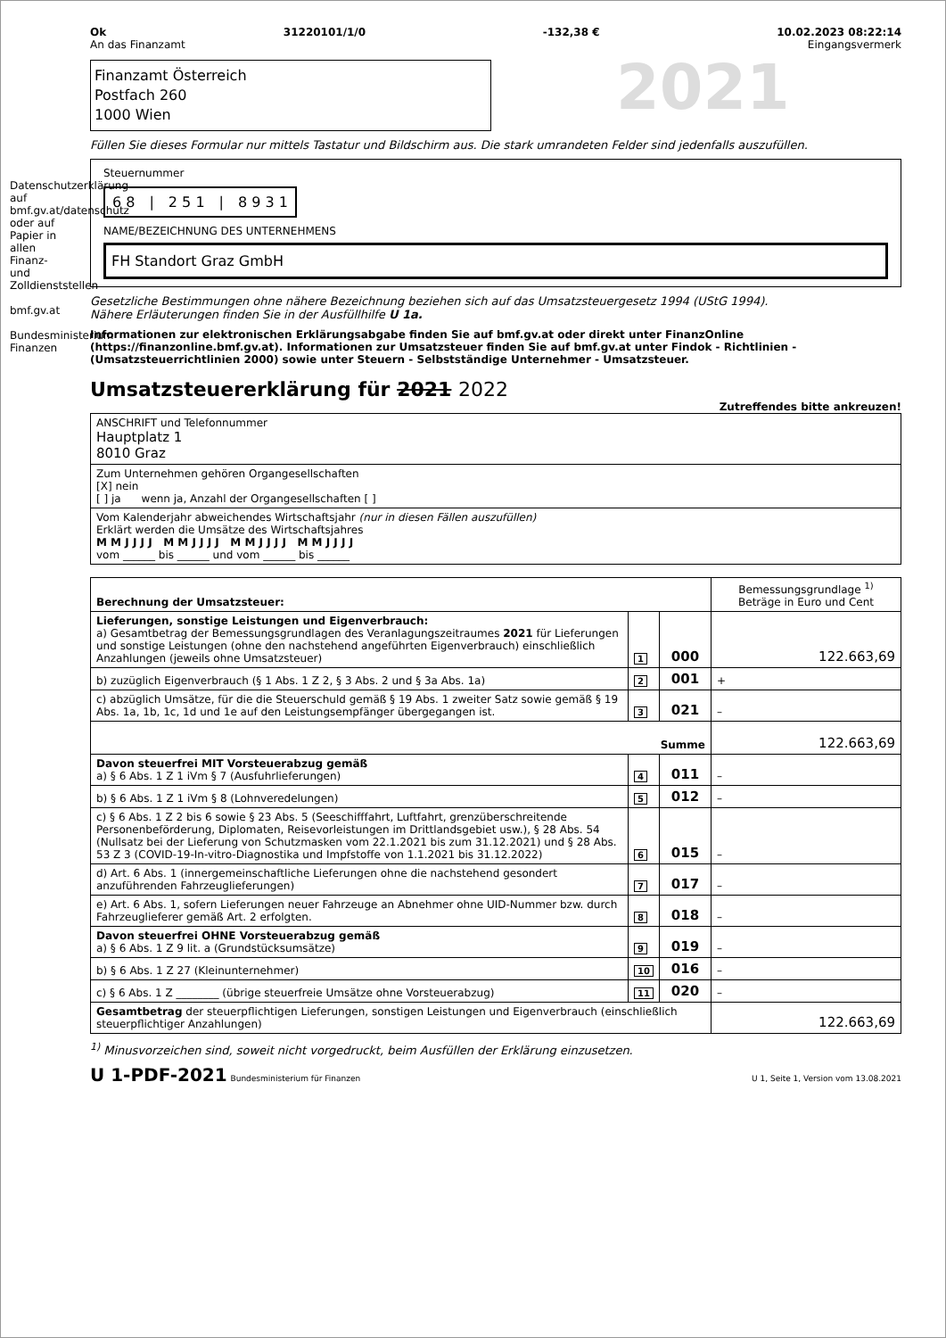Datenschutzerklärung auf bmf.gv.at/datenschutz oder auf Papier in allen Finanz- und Zolldienststellen
bmf.gv.at
Bundesministerium Finanzen
Ok 31220101/1/0 -132,38 € 10.02.2023 08:22:14
An das Finanzamt Eingangsvermerk
Finanzamt Österreich
Postfach 260
1000 Wien
2021
Füllen Sie dieses Formular nur mittels Tastatur und Bildschirm aus. Die stark umrandeten Felder sind jedenfalls auszufüllen.
Steuernummer
6 8 | 2 5 1 | 8 9 3 1
NAME/BEZEICHNUNG DES UNTERNEHMENS
FH Standort Graz GmbH
Gesetzliche Bestimmungen ohne nähere Bezeichnung beziehen sich auf das Umsatzsteuergesetz 1994 (UStG 1994).
Nähere Erläuterungen finden Sie in der Ausfüllhilfe U 1a.
Informationen zur elektronischen Erklärungsabgabe finden Sie auf bmf.gv.at oder direkt unter FinanzOnline (https://finanzonline.bmf.gv.at). Informationen zur Umsatzsteuer finden Sie auf bmf.gv.at unter Findok - Richtlinien - (Umsatzsteuerrichtlinien 2000) sowie unter Steuern - Selbstständige Unternehmer - Umsatzsteuer.
Umsatzsteuererklärung für 2021 2022
Zutreffendes bitte ankreuzen!
| ANSCHRIFT und Telefonnummer Hauptplatz 1 8010 Graz |
| Zum Unternehmen gehören Organgesellschaften [X] nein [ ] ja wenn ja, Anzahl der Organgesellschaften [ ] |
| Vom Kalenderjahr abweichendes Wirtschaftsjahr (nur in diesen Fällen auszufüllen) Erklärt werden die Umsätze des Wirtschaftsjahres M M J J J J M M J J J J M M J J J J M M J J J J vom ______ bis ______ und vom ______ bis ______ |
| Berechnung der Umsatzsteuer: | | | Bemessungsgrundlage <sup>1)</sup> Beträge in Euro und Cent |
| --- | --- | --- | --- |
| Lieferungen, sonstige Leistungen und Eigenverbrauch: a) Gesamtbetrag der Bemessungsgrundlagen des Veranlagungszeitraumes 2021 für Lieferungen und sonstige Leistungen (ohne den nachstehend angeführten Eigenverbrauch) einschließlich Anzahlungen (jeweils ohne Umsatzsteuer) | 1 | 000 | 122.663,69 |
| b) zuzüglich Eigenverbrauch (§ 1 Abs. 1 Z 2, § 3 Abs. 2 und § 3a Abs. 1a) | 2 | 001 | + |
| c) abzüglich Umsätze, für die die Steuerschuld gemäß § 19 Abs. 1 zweiter Satz sowie gemäß § 19 Abs. 1a, 1b, 1c, 1d und 1e auf den Leistungsempfänger übergegangen ist. | 3 | 021 | – |
| Summe | | | 122.663,69 |
| Davon steuerfrei MIT Vorsteuerabzug gemäß a) § 6 Abs. 1 Z 1 iVm § 7 (Ausfuhrlieferungen) | 4 | 011 | – |
| b) § 6 Abs. 1 Z 1 iVm § 8 (Lohnveredelungen) | 5 | 012 | – |
| c) § 6 Abs. 1 Z 2 bis 6 sowie § 23 Abs. 5 (Seeschifffahrt, Luftfahrt, grenzüberschreitende Personenbeförderung, Diplomaten, Reisevorleistungen im Drittlandsgebiet usw.), § 28 Abs. 54 (Nullsatz bei der Lieferung von Schutzmasken vom 22.1.2021 bis zum 31.12.2021) und § 28 Abs. 53 Z 3 (COVID-19-In-vitro-Diagnostika und Impfstoffe von 1.1.2021 bis 31.12.2022) | 6 | 015 | – |
| d) Art. 6 Abs. 1 (innergemeinschaftliche Lieferungen ohne die nachstehend gesondert anzuführenden Fahrzeuglieferungen) | 7 | 017 | – |
| e) Art. 6 Abs. 1, sofern Lieferungen neuer Fahrzeuge an Abnehmer ohne UID-Nummer bzw. durch Fahrzeuglieferer gemäß Art. 2 erfolgten. | 8 | 018 | – |
| Davon steuerfrei OHNE Vorsteuerabzug gemäß a) § 6 Abs. 1 Z 9 lit. a (Grundstücksumsätze) | 9 | 019 | – |
| b) § 6 Abs. 1 Z 27 (Kleinunternehmer) | 10 | 016 | – |
| c) § 6 Abs. 1 Z ________ (übrige steuerfreie Umsätze ohne Vorsteuerabzug) | 11 | 020 | – |
| Gesamtbetrag der steuerpflichtigen Lieferungen, sonstigen Leistungen und Eigenverbrauch (einschließlich steuerpflichtiger Anzahlungen) | | | 122.663,69 |
<sup>1)</sup> Minusvorzeichen sind, soweit nicht vorgedruckt, beim Ausfüllen der Erklärung einzusetzen.
U 1-PDF-2021 Bundesministerium für Finanzen U 1, Seite 1, Version vom 13.08.2021